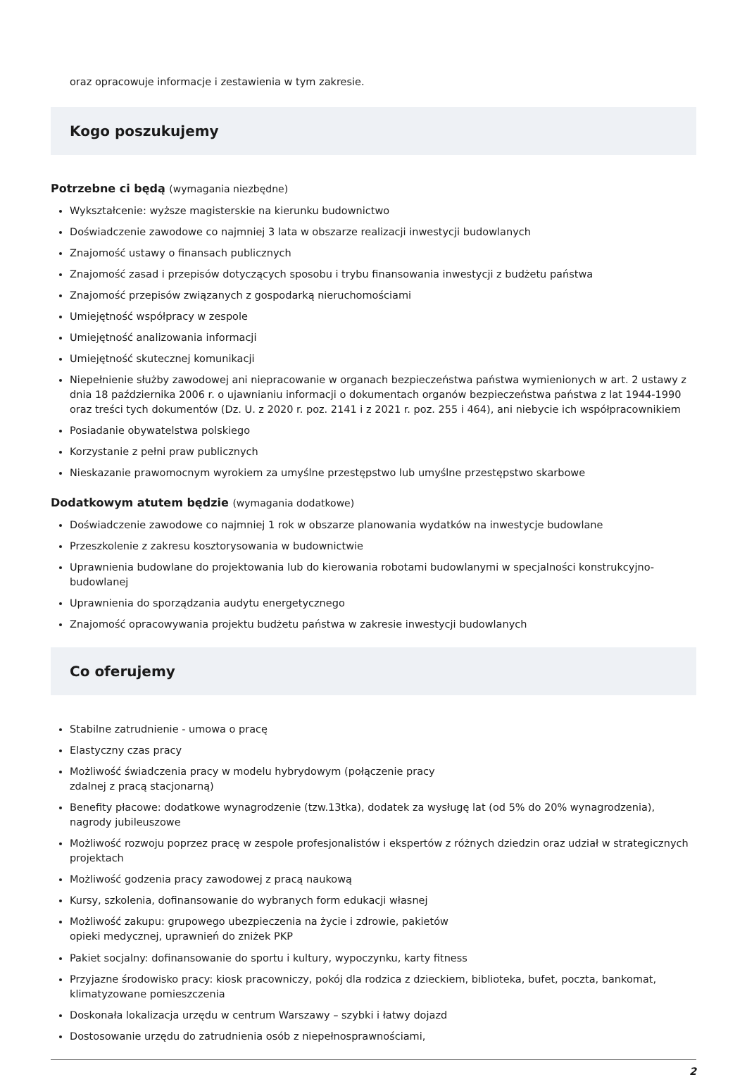oraz opracowuje informacje i zestawienia w tym zakresie.
Kogo poszukujemy
Potrzebne ci będą (wymagania niezbędne)
Wykształcenie: wyższe magisterskie na kierunku budownictwo
Doświadczenie zawodowe co najmniej 3 lata w obszarze realizacji inwestycji budowlanych
Znajomość ustawy o finansach publicznych
Znajomość zasad i przepisów dotyczących sposobu i trybu finansowania inwestycji z budżetu państwa
Znajomość przepisów związanych z gospodarką nieruchomościami
Umiejętność współpracy w zespole
Umiejętność analizowania informacji
Umiejętność skutecznej komunikacji
Niepełnienie służby zawodowej ani niepracowanie w organach bezpieczeństwa państwa wymienionych w art. 2 ustawy z dnia 18 października 2006 r. o ujawnianiu informacji o dokumentach organów bezpieczeństwa państwa z lat 1944-1990 oraz treści tych dokumentów (Dz. U. z 2020 r. poz. 2141 i z 2021 r. poz. 255 i 464), ani niebycie ich współpracownikiem
Posiadanie obywatelstwa polskiego
Korzystanie z pełni praw publicznych
Nieskazanie prawomocnym wyrokiem za umyślne przestępstwo lub umyślne przestępstwo skarbowe
Dodatkowym atutem będzie (wymagania dodatkowe)
Doświadczenie zawodowe co najmniej 1 rok w obszarze planowania wydatków na inwestycje budowlane
Przeszkolenie z zakresu kosztorysowania w budownictwie
Uprawnienia budowlane do projektowania lub do kierowania robotami budowlanymi w specjalności konstrukcyjno-budowlanej
Uprawnienia do sporządzania audytu energetycznego
Znajomość opracowywania projektu budżetu państwa w zakresie inwestycji budowlanych
Co oferujemy
Stabilne zatrudnienie - umowa o pracę
Elastyczny czas pracy
Możliwość świadczenia pracy w modelu hybrydowym (połączenie pracy
zdalnej z pracą stacjonarną)
Benefity płacowe: dodatkowe wynagrodzenie (tzw.13tka), dodatek za wysługę lat (od 5% do 20% wynagrodzenia), nagrody jubileuszowe
Możliwość rozwoju poprzez pracę w zespole profesjonalistów i ekspertów z różnych dziedzin oraz udział w strategicznych projektach
Możliwość godzenia pracy zawodowej z pracą naukową
Kursy, szkolenia, dofinansowanie do wybranych form edukacji własnej
Możliwość zakupu: grupowego ubezpieczenia na życie i zdrowie, pakietów
opieki medycznej, uprawnień do zniżek PKP
Pakiet socjalny: dofinansowanie do sportu i kultury, wypoczynku, karty fitness
Przyjazne środowisko pracy: kiosk pracowniczy, pokój dla rodzica z dzieckiem, biblioteka, bufet, poczta, bankomat, klimatyzowane pomieszczenia
Doskonała lokalizacja urzędu w centrum Warszawy – szybki i łatwy dojazd
Dostosowanie urzędu do zatrudnienia osób z niepełnosprawnościami,
2